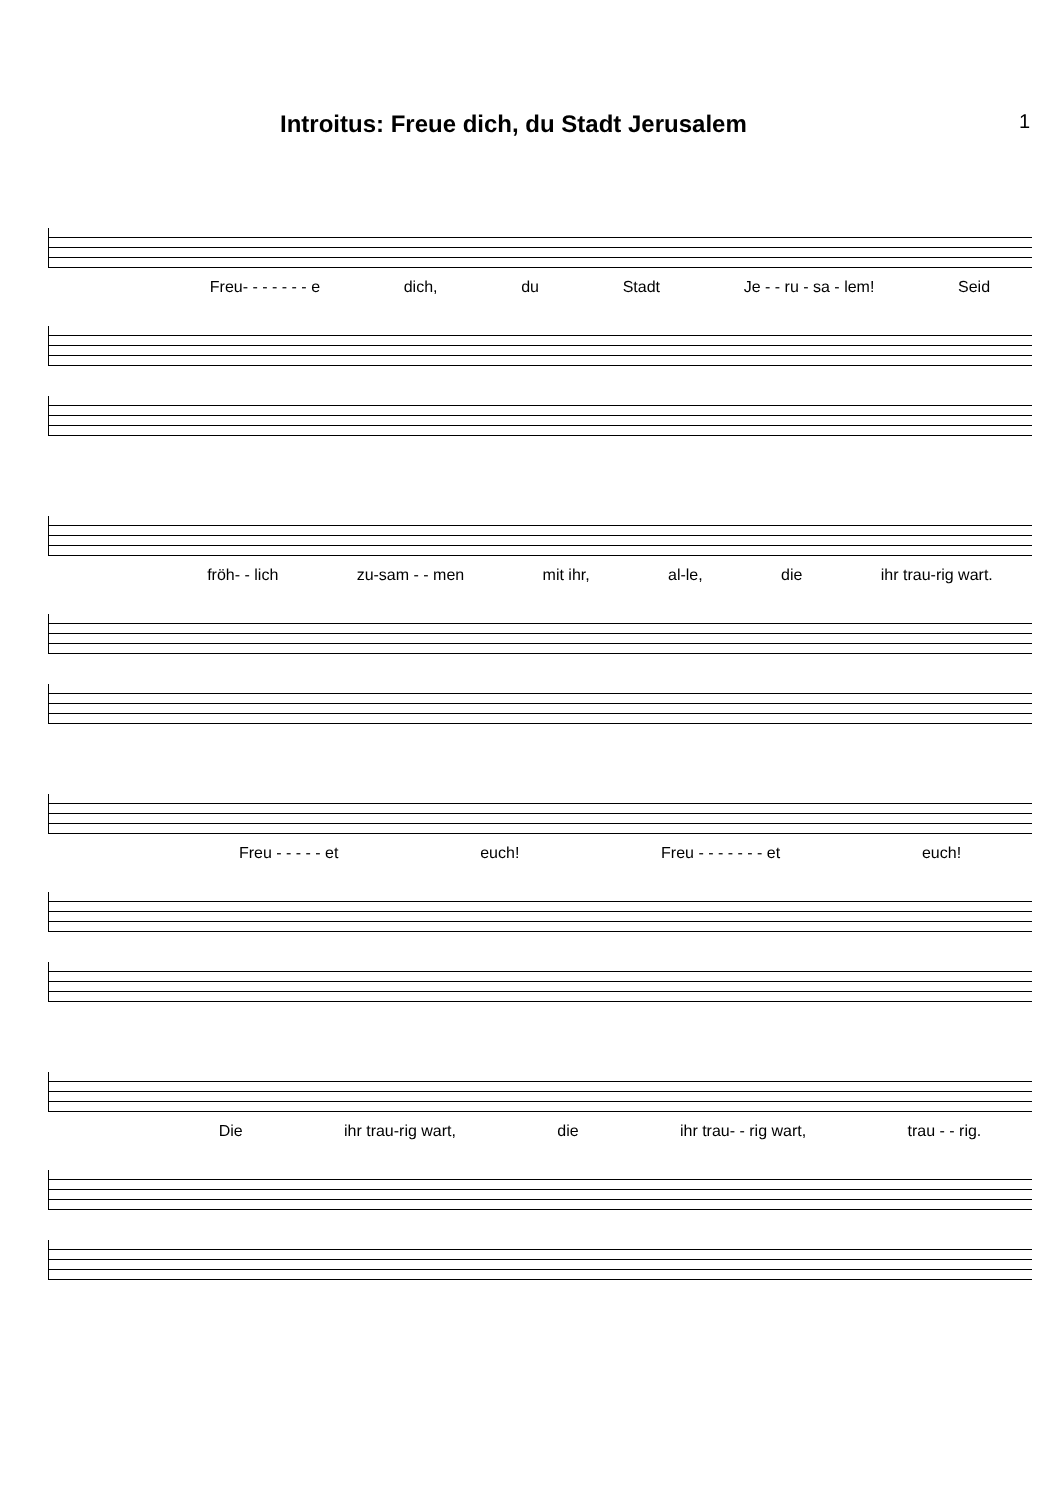Introitus: Freue dich, du Stadt Jerusalem
1
Freu- - - - - - - e dich, du Stadt Je - - ru - sa - lem! Seid
fröh- - lich zu-sam - - men mit ihr, al-le, die ihr trau-rig wart.
Freu - - - - - et euch! Freu - - - - - - - et euch!
Die ihr trau-rig wart, die ihr trau- - rig wart, trau - - rig.